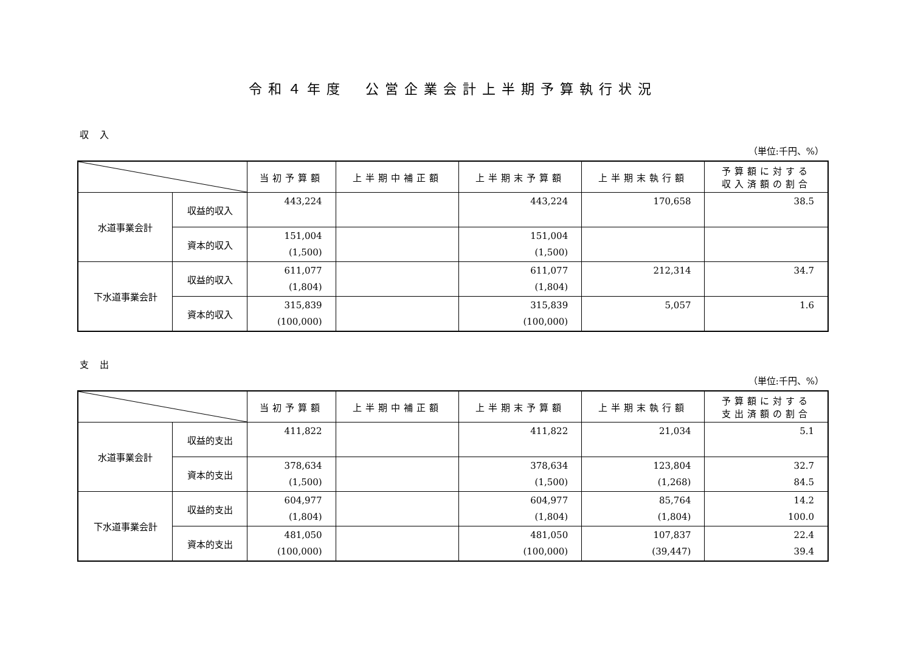令和４年度　公営企業会計上半期予算執行状況
収入
（単位:千円、%）
| | | 当初予算額 | 上半期中補正額 | 上半期末予算額 | 上半期末執行額 | 予算額に対する 収入済額の割合 |
| --- | --- | --- | --- | --- | --- | --- |
| 水道事業会計 | 収益的収入 | 443,224 | | 443,224 | 170,658 | 38.5 |
| | 資本的収入 | 151,004 (1,500) | | 151,004 (1,500) | | |
| 下水道事業会計 | 収益的収入 | 611,077 (1,804) | | 611,077 (1,804) | 212,314 | 34.7 |
| | 資本的収入 | 315,839 (100,000) | | 315,839 (100,000) | 5,057 | 1.6 |
支出
（単位:千円、%）
| | | 当初予算額 | 上半期中補正額 | 上半期末予算額 | 上半期末執行額 | 予算額に対する 支出済額の割合 |
| --- | --- | --- | --- | --- | --- | --- |
| 水道事業会計 | 収益的支出 | 411,822 | | 411,822 | 21,034 | 5.1 |
| | 資本的支出 | 378,634 (1,500) | | 378,634 (1,500) | 123,804 (1,268) | 32.7 84.5 |
| 下水道事業会計 | 収益的支出 | 604,977 (1,804) | | 604,977 (1,804) | 85,764 (1,804) | 14.2 100.0 |
| | 資本的支出 | 481,050 (100,000) | | 481,050 (100,000) | 107,837 (39,447) | 22.4 39.4 |